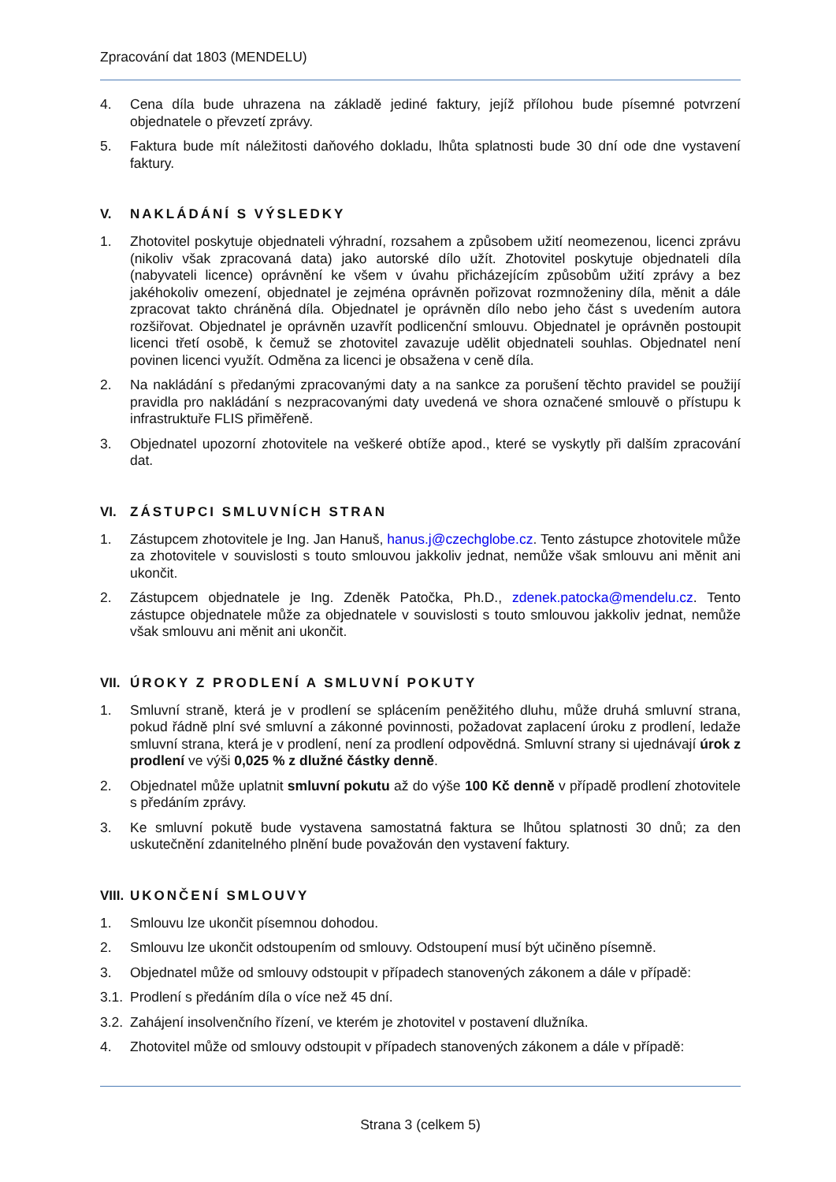Zpracování dat 1803 (MENDELU)
4. Cena díla bude uhrazena na základě jediné faktury, jejíž přílohou bude písemné potvrzení objednatele o převzetí zprávy.
5. Faktura bude mít náležitosti daňového dokladu, lhůta splatnosti bude 30 dní ode dne vystavení faktury.
V. NAKLÁDÁNÍ S VÝSLEDKY
1. Zhotovitel poskytuje objednateli výhradní, rozsahem a způsobem užití neomezenou, licenci zprávu (nikoliv však zpracovaná data) jako autorské dílo užít. Zhotovitel poskytuje objednateli díla (nabyvateli licence) oprávnění ke všem v úvahu přicházejícím způsobům užití zprávy a bez jakéhokoliv omezení, objednatel je zejména oprávněn pořizovat rozmnoženiny díla, měnit a dále zpracovat takto chráněná díla. Objednatel je oprávněn dílo nebo jeho část s uvedením autora rozšiřovat. Objednatel je oprávněn uzavřít podlicenční smlouvu. Objednatel je oprávněn postoupit licenci třetí osobě, k čemuž se zhotovitel zavazuje udělit objednateli souhlas. Objednatel není povinen licenci využít. Odměna za licenci je obsažena v ceně díla.
2. Na nakládání s předanými zpracovanými daty a na sankce za porušení těchto pravidel se použijí pravidla pro nakládání s nezpracovanými daty uvedená ve shora označené smlouvě o přístupu k infrastruktuře FLIS přiměřeně.
3. Objednatel upozorní zhotovitele na veškeré obtíže apod., které se vyskytly při dalším zpracování dat.
VI. ZÁSTUPCI SMLUVNÍCH STRAN
1. Zástupcem zhotovitele je Ing. Jan Hanuš, hanus.j@czechglobe.cz. Tento zástupce zhotovitele může za zhotovitele v souvislosti s touto smlouvou jakkoliv jednat, nemůže však smlouvu ani měnit ani ukončit.
2. Zástupcem objednatele je Ing. Zdeněk Patočka, Ph.D., zdenek.patocka@mendelu.cz. Tento zástupce objednatele může za objednatele v souvislosti s touto smlouvou jakkoliv jednat, nemůže však smlouvu ani měnit ani ukončit.
VII. ÚROKY Z PRODLENÍ A SMLUVNÍ POKUTY
1. Smluvní straně, která je v prodlení se splácením peněžitého dluhu, může druhá smluvní strana, pokud řádně plní své smluvní a zákonné povinnosti, požadovat zaplacení úroku z prodlení, ledaže smluvní strana, která je v prodlení, není za prodlení odpovědná. Smluvní strany si ujednávají úrok z prodlení ve výši 0,025 % z dlužné částky denně.
2. Objednatel může uplatnit smluvní pokutu až do výše 100 Kč denně v případě prodlení zhotovitele s předáním zprávy.
3. Ke smluvní pokutě bude vystavena samostatná faktura se lhůtou splatnosti 30 dnů; za den uskutečnění zdanitelného plnění bude považován den vystavení faktury.
VIII. UKONČENÍ SMLOUVY
1. Smlouvu lze ukončit písemnou dohodou.
2. Smlouvu lze ukončit odstoupením od smlouvy. Odstoupení musí být učiněno písemně.
3. Objednatel může od smlouvy odstoupit v případech stanovených zákonem a dále v případě:
3.1.
Prodlení s předáním díla o více než 45 dní.
3.2.
Zahájení insolvenčního řízení, ve kterém je zhotovitel v postavení dlužníka.
4. Zhotovitel může od smlouvy odstoupit v případech stanovených zákonem a dále v případě:
Strana 3 (celkem 5)